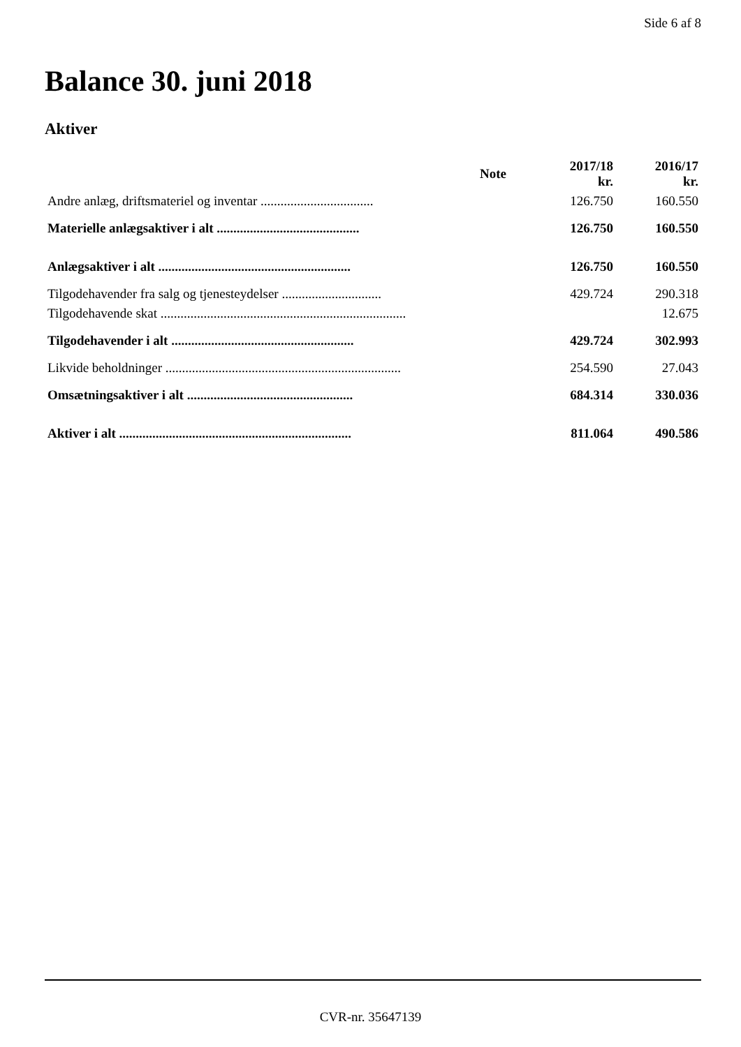Side 6 af 8
Balance 30. juni 2018
Aktiver
| | Note | 2017/18 kr. | 2016/17 kr. |
| --- | --- | --- | --- |
| Andre anlæg, driftsmateriel og inventar .................................. | | 126.750 | 160.550 |
| Materielle anlægsaktiver i alt ........................................... | | 126.750 | 160.550 |
| Anlægsaktiver i alt .......................................................... | | 126.750 | 160.550 |
| Tilgodehavender fra salg og tjenesteydelser .............................. | | 429.724 | 290.318 |
| Tilgodehavende skat .......................................................................... | | | 12.675 |
| Tilgodehavender i alt ....................................................... | | 429.724 | 302.993 |
| Likvide beholdninger ....................................................................... | | 254.590 | 27.043 |
| Omsætningsaktiver i alt .................................................. | | 684.314 | 330.036 |
| Aktiver i alt ...................................................................... | | 811.064 | 490.586 |
CVR-nr. 35647139